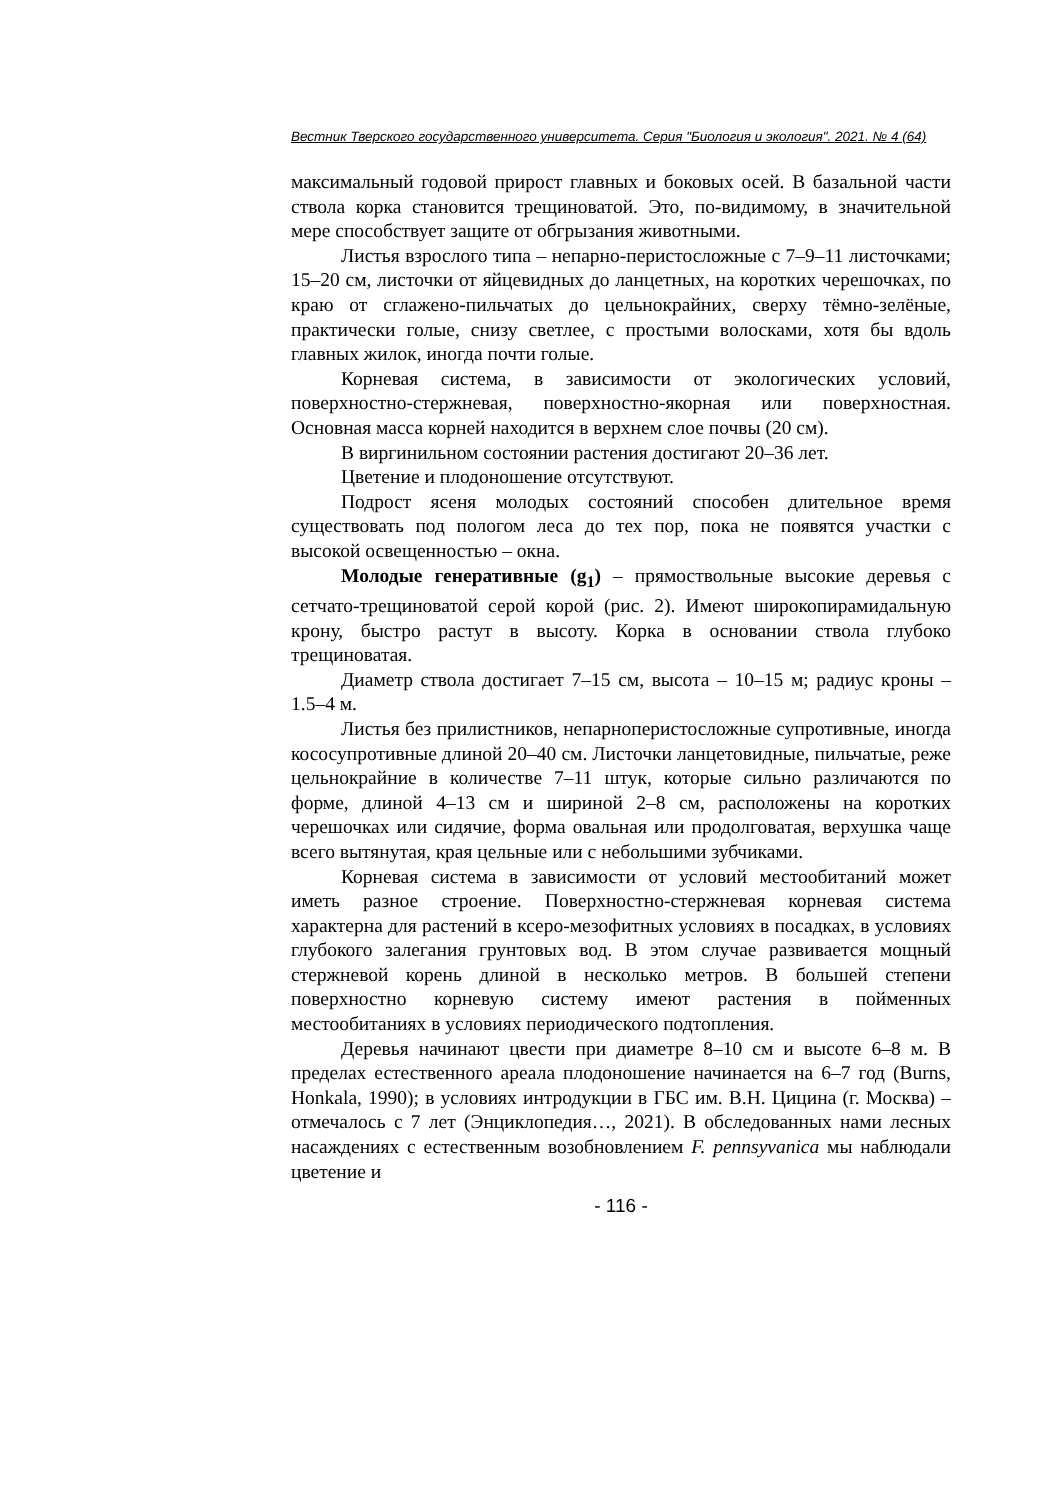Вестник Тверского государственного университета. Серия "Биология и экология". 2021. № 4 (64)
максимальный годовой прирост главных и боковых осей. В базальной части ствола корка становится трещиноватой. Это, по-видимому, в значительной мере способствует защите от обгрызания животными.
Листья взрослого типа – непарно-перистосложные с 7–9–11 листочками; 15–20 см, листочки от яйцевидных до ланцетных, на коротких черешочках, по краю от сглажено-пильчатых до цельнокрайних, сверху тёмно-зелёные, практически голые, снизу светлее, с простыми волосками, хотя бы вдоль главных жилок, иногда почти голые.
Корневая система, в зависимости от экологических условий, поверхностно-стержневая, поверхностно-якорная или поверхностная. Основная масса корней находится в верхнем слое почвы (20 см).
В виргинильном состоянии растения достигают 20–36 лет.
Цветение и плодоношение отсутствуют.
Подрост ясеня молодых состояний способен длительное время существовать под пологом леса до тех пор, пока не появятся участки с высокой освещенностью – окна.
Молодые генеративные (g<sub>1</sub>) – прямоствольные высокие деревья с сетчато-трещиноватой серой корой (рис. 2). Имеют широкопирамидальную крону, быстро растут в высоту. Корка в основании ствола глубоко трещиноватая.
Диаметр ствола достигает 7–15 см, высота – 10–15 м; радиус кроны –1.5–4 м.
Листья без прилистников, непарноперистосложные супротивные, иногда кососупротивные длиной 20–40 см. Листочки ланцетовидные, пильчатые, реже цельнокрайние в количестве 7–11 штук, которые сильно различаются по форме, длиной 4–13 см и шириной 2–8 см, расположены на коротких черешочках или сидячие, форма овальная или продолговатая, верхушка чаще всего вытянутая, края цельные или с небольшими зубчиками.
Корневая система в зависимости от условий местообитаний может иметь разное строение. Поверхностно-стержневая корневая система характерна для растений в ксеро-мезофитных условиях в посадках, в условиях глубокого залегания грунтовых вод. В этом случае развивается мощный стержневой корень длиной в несколько метров. В большей степени поверхностно корневую систему имеют растения в пойменных местообитаниях в условиях периодического подтопления.
Деревья начинают цвести при диаметре 8–10 см и высоте 6–8 м. В пределах естественного ареала плодоношение начинается на 6–7 год (Burns, Honkala, 1990); в условиях интродукции в ГБС им. В.Н. Цицина (г. Москва) – отмечалось с 7 лет (Энциклопедия…, 2021). В обследованных нами лесных насаждениях с естественным возобновлением F. pennsyvanica мы наблюдали цветение и
- 116 -